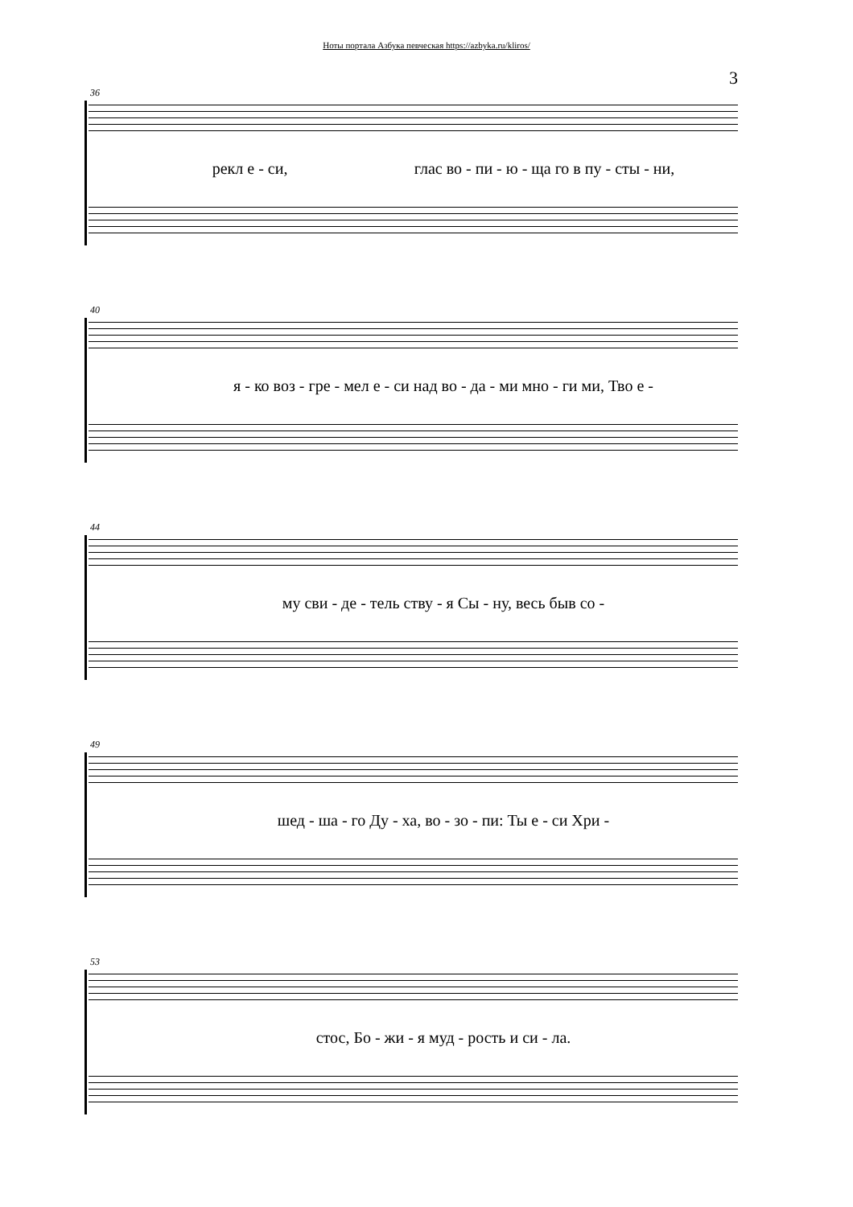Ноты портала Азбука певческая https://azbyka.ru/kliros/
3
36
рекл е - си, глас во - пи - ю - ща го в пу - сты - ни,
40
я - ко воз - гре - мел е - си над во - да - ми мно - ги ми, Тво е -
44
му сви - де - тель ству - я Сы - ну, весь быв со -
49
шед - ша - го Ду - ха, во - зо - пи: Ты е - си Хри -
53
стос, Бо - жи - я муд - рость и си - ла.